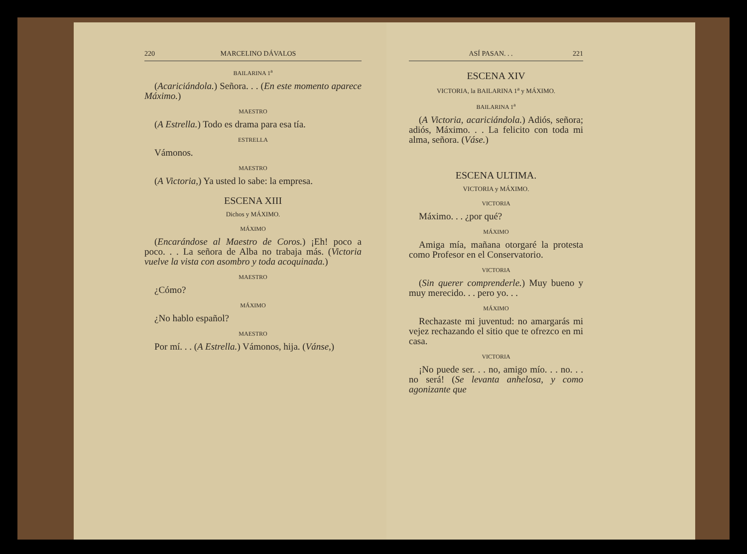220 MARCELINO DÁVALOS
BAILARINA 1<sup>a</sup>
(Acariciándola.) Señora. . . (En este momento aparece Máximo.)
MAESTRO
(A Estrella.) Todo es drama para esa tía.
ESTRELLA
Vámonos.
MAESTRO
(A Victoria,) Ya usted lo sabe: la empresa.
ESCENA XIII
Dichos y MÁXIMO.
MÁXIMO
(Encarándose al Maestro de Coros.) ¡Eh! poco a poco. . . La señora de Alba no trabaja más. (Victoria vuelve la vista con asombro y toda acoquinada.)
MAESTRO
¿Cómo?
MÁXIMO
¿No hablo español?
MAESTRO
Por mí. . . (A Estrella.) Vámonos, hija. (Vánse,)
ASÍ PASAN. . . 221
ESCENA XIV
VICTORIA, la BAILARINA 1<sup>a</sup> y MÁXIMO.
BAILARINA 1<sup>a</sup>
(A Victoria, acariciándola.) Adiós, señora; adiós, Máximo. . . La felicito con toda mi alma, señora. (Váse.)
ESCENA ULTIMA.
VICTORIA y MÁXIMO.
VICTORIA
Máximo. . . ¿por qué?
MÁXIMO
Amiga mía, mañana otorgaré la protesta como Profesor en el Conservatorio.
VICTORIA
(Sin querer comprenderle.) Muy bueno y muy merecido. . . pero yo. . .
MÁXIMO
Rechazaste mi juventud: no amargarás mi vejez rechazando el sitio que te ofrezco en mi casa.
VICTORIA
¡No puede ser. . . no, amigo mío. . . no. . . no será! (Se levanta anhelosa, y como agonizante que